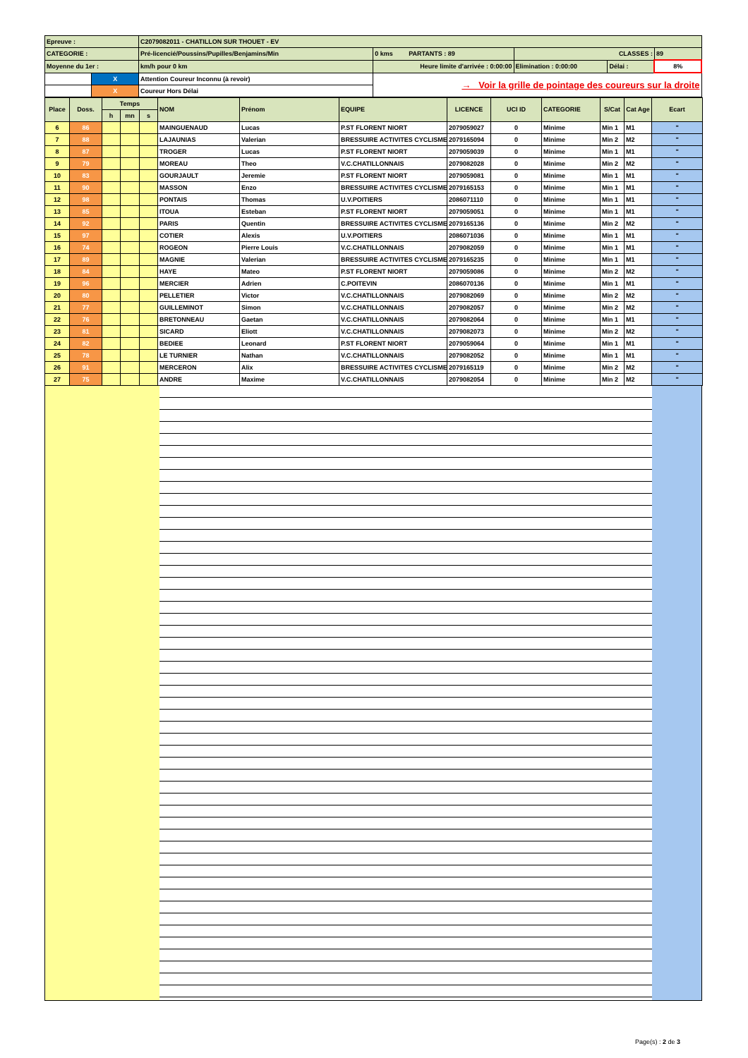| Epreuve : | | C2079082011 - CHATILLON SUR THOUET - EV | | | | |
| CATEGORIE : | | Pré-licencié/Poussins/Pupilles/Benjamins/Min | 0 kms PARTANTS : 89 | CLASSES : | | 89 |
| Moyenne du 1er : | | km/h pour 0 km | Heure limite d'arrivée : 0:00:00 | Elimination : 0:00:00 | Délai : | 8% |
| | X | Attention Coureur Inconnu (à revoir) | → Voir la grille de pointage des coureurs sur la droite | | | |
| | X | Coureur Hors Délai | | | | |
| Place | Doss. | Temps | | | NOM | Prénom | EQUIPE | LICENCE | UCI ID | CATEGORIE | S/Cat | Cat Age | Ecart |
| --- | --- | --- | --- | --- | --- | --- | --- | --- | --- | --- | --- | --- | --- |
| | | h | mn | s | | | | | | | | | |
| 6 | 86 | | | | MAINGUENAUD | Lucas | P.ST FLORENT NIORT | 2079059027 | 0 | Minime | Min 1 | M1 | " |
| 7 | 88 | | | | LAJAUNIAS | Valerian | BRESSUIRE ACTIVITES CYCLISME | 2079165094 | 0 | Minime | Min 2 | M2 | " |
| 8 | 87 | | | | TROGER | Lucas | P.ST FLORENT NIORT | 2079059039 | 0 | Minime | Min 1 | M1 | " |
| 9 | 79 | | | | MOREAU | Theo | V.C.CHATILLONNAIS | 2079082028 | 0 | Minime | Min 2 | M2 | " |
| 10 | 83 | | | | GOURJAULT | Jeremie | P.ST FLORENT NIORT | 2079059081 | 0 | Minime | Min 1 | M1 | " |
| 11 | 90 | | | | MASSON | Enzo | BRESSUIRE ACTIVITES CYCLISME | 2079165153 | 0 | Minime | Min 1 | M1 | " |
| 12 | 98 | | | | PONTAIS | Thomas | U.V.POITIERS | 2086071110 | 0 | Minime | Min 1 | M1 | " |
| 13 | 85 | | | | ITOUA | Esteban | P.ST FLORENT NIORT | 2079059051 | 0 | Minime | Min 1 | M1 | " |
| 14 | 92 | | | | PARIS | Quentin | BRESSUIRE ACTIVITES CYCLISME | 2079165136 | 0 | Minime | Min 2 | M2 | " |
| 15 | 97 | | | | COTIER | Alexis | U.V.POITIERS | 2086071036 | 0 | Minime | Min 1 | M1 | " |
| 16 | 74 | | | | ROGEON | Pierre Louis | V.C.CHATILLONNAIS | 2079082059 | 0 | Minime | Min 1 | M1 | " |
| 17 | 89 | | | | MAGNIE | Valerian | BRESSUIRE ACTIVITES CYCLISME | 2079165235 | 0 | Minime | Min 1 | M1 | " |
| 18 | 84 | | | | HAYE | Mateo | P.ST FLORENT NIORT | 2079059086 | 0 | Minime | Min 2 | M2 | " |
| 19 | 96 | | | | MERCIER | Adrien | C.POITEVIN | 2086070136 | 0 | Minime | Min 1 | M1 | " |
| 20 | 80 | | | | PELLETIER | Victor | V.C.CHATILLONNAIS | 2079082069 | 0 | Minime | Min 2 | M2 | " |
| 21 | 77 | | | | GUILLEMINOT | Simon | V.C.CHATILLONNAIS | 2079082057 | 0 | Minime | Min 2 | M2 | " |
| 22 | 76 | | | | BRETONNEAU | Gaetan | V.C.CHATILLONNAIS | 2079082064 | 0 | Minime | Min 1 | M1 | " |
| 23 | 81 | | | | SICARD | Eliott | V.C.CHATILLONNAIS | 2079082073 | 0 | Minime | Min 2 | M2 | " |
| 24 | 82 | | | | BEDIEE | Leonard | P.ST FLORENT NIORT | 2079059064 | 0 | Minime | Min 1 | M1 | " |
| 25 | 78 | | | | LE TURNIER | Nathan | V.C.CHATILLONNAIS | 2079082052 | 0 | Minime | Min 1 | M1 | " |
| 26 | 91 | | | | MERCERON | Alix | BRESSUIRE ACTIVITES CYCLISME | 2079165119 | 0 | Minime | Min 2 | M2 | " |
| 27 | 75 | | | | ANDRE | Maxime | V.C.CHATILLONNAIS | 2079082054 | 0 | Minime | Min 2 | M2 | " |
Page(s) : 2 de 3